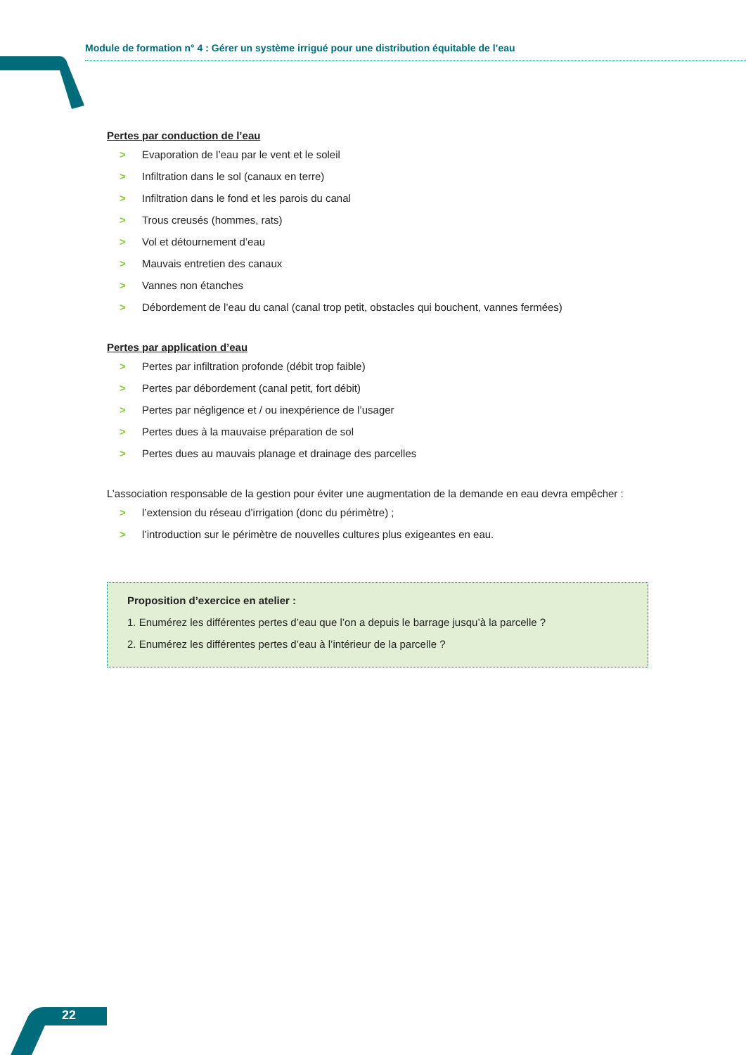Module de formation n° 4 : Gérer un système irrigué pour une distribution équitable de l’eau
Pertes par conduction de l’eau
> Evaporation de l’eau par le vent et le soleil
> Infiltration dans le sol (canaux en terre)
> Infiltration dans le fond et les parois du canal
> Trous creusés (hommes, rats)
> Vol et détournement d’eau
> Mauvais entretien des canaux
> Vannes non étanches
> Débordement de l’eau du canal (canal trop petit, obstacles qui bouchent, vannes fermées)
Pertes par application d’eau
> Pertes par infiltration profonde (débit trop faible)
> Pertes par débordement (canal petit, fort débit)
> Pertes par négligence et / ou inexpérience de l’usager
> Pertes dues à la mauvaise préparation de sol
> Pertes dues au mauvais planage et drainage des parcelles
L’association responsable de la gestion pour éviter une augmentation de la demande en eau devra empêcher :
> l’extension du réseau d’irrigation (donc du périmètre) ;
> l’introduction sur le périmètre de nouvelles cultures plus exigeantes en eau.
Proposition d’exercice en atelier :
1. Enumérez les différentes pertes d’eau que l’on a depuis le barrage jusqu’à la parcelle ?
2. Enumérez les différentes pertes d’eau à l’intérieur de la parcelle ?
22